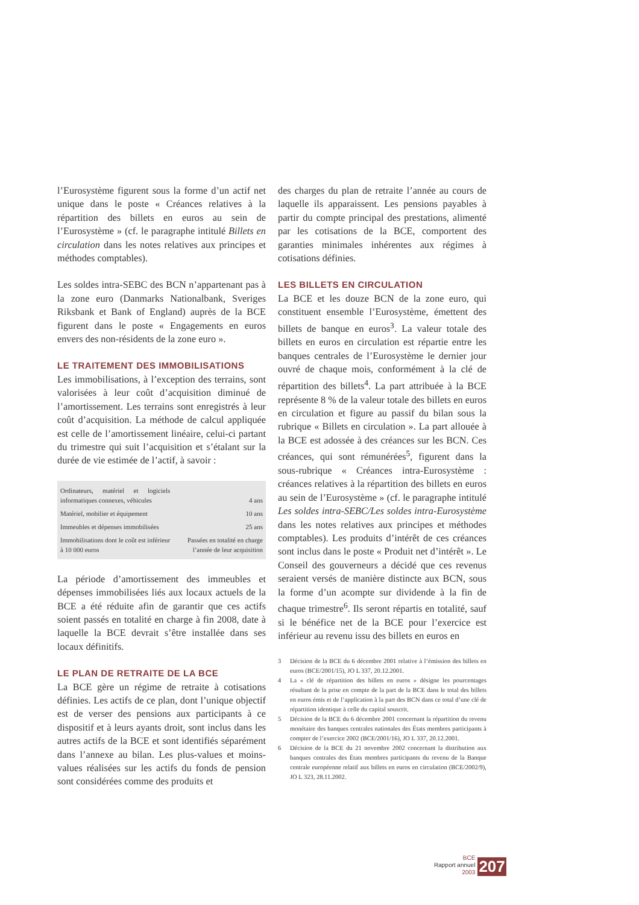l’Eurosystème figurent sous la forme d’un actif net unique dans le poste « Créances relatives à la répartition des billets en euros au sein de l’Eurosystème » (cf. le paragraphe intitulé Billets en circulation dans les notes relatives aux principes et méthodes comptables).
Les soldes intra-SEBC des BCN n’appartenant pas à la zone euro (Danmarks Nationalbank, Sveriges Riksbank et Bank of England) auprès de la BCE figurent dans le poste « Engagements en euros envers des non-résidents de la zone euro ».
LE TRAITEMENT DES IMMOBILISATIONS
Les immobilisations, à l’exception des terrains, sont valorisées à leur coût d’acquisition diminué de l’amortissement. Les terrains sont enregistrés à leur coût d’acquisition. La méthode de calcul appliquée est celle de l’amortissement linéaire, celui-ci partant du trimestre qui suit l’acquisition et s’étalant sur la durée de vie estimée de l’actif, à savoir :
| Ordinateurs, matériel et logiciels informatiques connexes, véhicules | 4 ans |
| Matériel, mobilier et équipement | 10 ans |
| Immeubles et dépenses immobilisées | 25 ans |
| Immobilisations dont le coût est inférieur à 10 000 euros | Passées en totalité en charge l’année de leur acquisition |
La période d’amortissement des immeubles et dépenses immobilisées liés aux locaux actuels de la BCE a été réduite afin de garantir que ces actifs soient passés en totalité en charge à fin 2008, date à laquelle la BCE devrait s’être installée dans ses locaux définitifs.
LE PLAN DE RETRAITE DE LA BCE
La BCE gère un régime de retraite à cotisations définies. Les actifs de ce plan, dont l’unique objectif est de verser des pensions aux participants à ce dispositif et à leurs ayants droit, sont inclus dans les autres actifs de la BCE et sont identifiés séparément dans l’annexe au bilan. Les plus-values et moins-values réalisées sur les actifs du fonds de pension sont considérées comme des produits et
des charges du plan de retraite l’année au cours de laquelle ils apparaissent. Les pensions payables à partir du compte principal des prestations, alimenté par les cotisations de la BCE, comportent des garanties minimales inhérentes aux régimes à cotisations définies.
LES BILLETS EN CIRCULATION
La BCE et les douze BCN de la zone euro, qui constituent ensemble l’Eurosystème, émettent des billets de banque en euros<sup>3</sup>. La valeur totale des billets en euros en circulation est répartie entre les banques centrales de l’Eurosystème le dernier jour ouvré de chaque mois, conformément à la clé de répartition des billets<sup>4</sup>. La part attribuée à la BCE représente 8 % de la valeur totale des billets en euros en circulation et figure au passif du bilan sous la rubrique « Billets en circulation ». La part allouée à la BCE est adossée à des créances sur les BCN. Ces créances, qui sont rémunérées<sup>5</sup>, figurent dans la sous-rubrique « Créances intra-Eurosystème : créances relatives à la répartition des billets en euros au sein de l’Eurosystème » (cf. le paragraphe intitulé Les soldes intra-SEBC/Les soldes intra-Eurosystème dans les notes relatives aux principes et méthodes comptables). Les produits d’intérêt de ces créances sont inclus dans le poste « Produit net d’intérêt ». Le Conseil des gouverneurs a décidé que ces revenus seraient versés de manière distincte aux BCN, sous la forme d’un acompte sur dividende à la fin de chaque trimestre<sup>6</sup>. Ils seront répartis en totalité, sauf si le bénéfice net de la BCE pour l’exercice est inférieur au revenu issu des billets en euros en
3 Décision de la BCE du 6 décembre 2001 relative à l’émission des billets en euros (BCE/2001/15), JO L 337, 20.12.2001.
4 La « clé de répartition des billets en euros » désigne les pourcentages résultant de la prise en compte de la part de la BCE dans le total des billets en euros émis et de l’application à la part des BCN dans ce total d’une clé de répartition identique à celle du capital souscrit.
5 Décision de la BCE du 6 décembre 2001 concernant la répartition du revenu monétaire des banques centrales nationales des États membres participants à compter de l’exercice 2002 (BCE/2001/16), JO L 337, 20.12.2001.
6 Décision de la BCE du 21 novembre 2002 concernant la distribution aux banques centrales des États membres participants du revenu de la Banque centrale européenne relatif aux billets en euros en circulation (BCE/2002/9), JO L 323, 28.11.2002.
BCE
Rapport annuel
2003
207